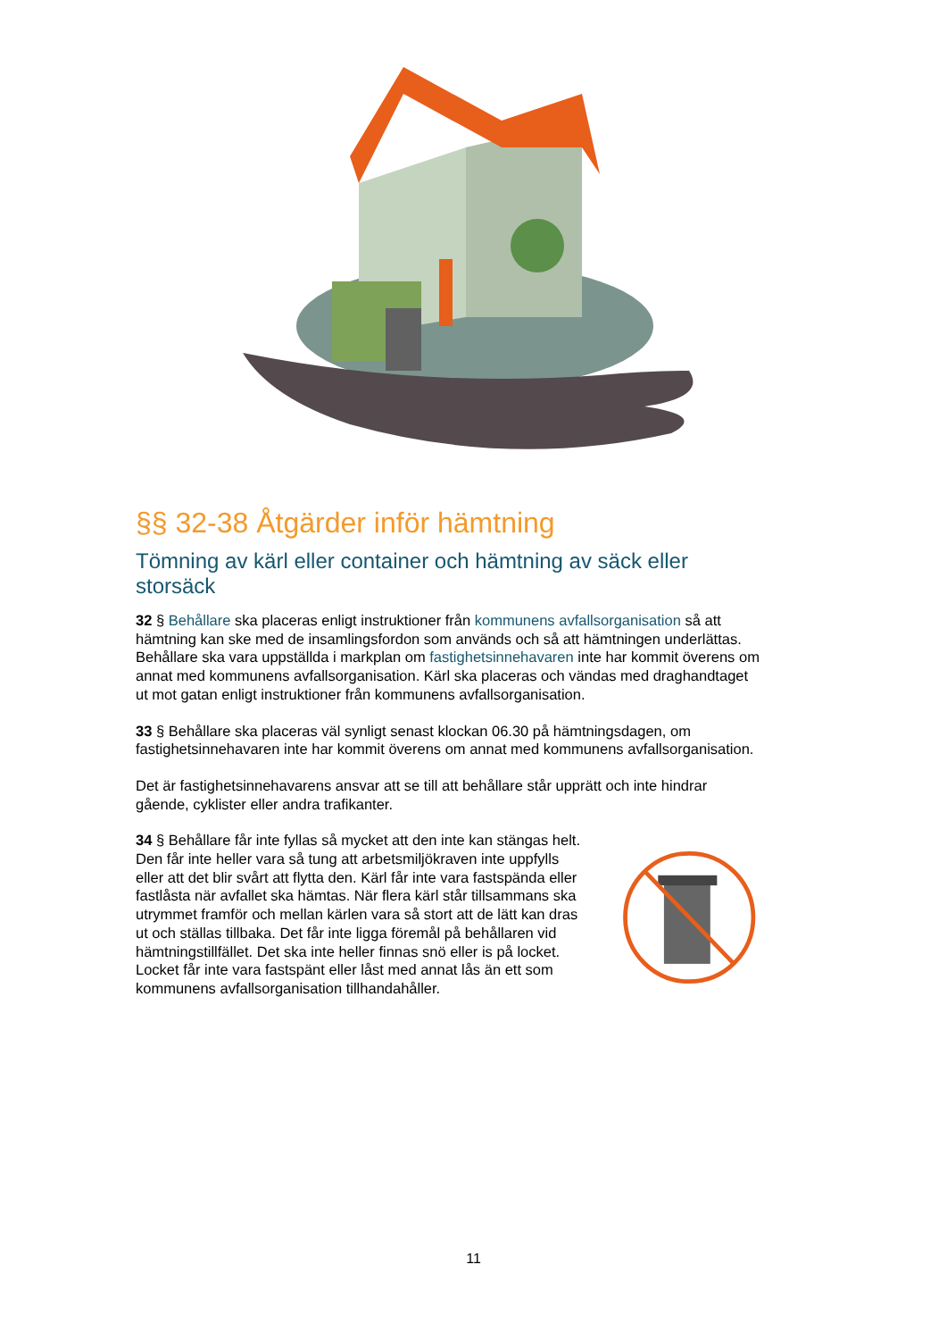§§ 32-38 Åtgärder inför hämtning
Tömning av kärl eller container och hämtning av säck eller storsäck
32 § Behållare ska placeras enligt instruktioner från kommunens avfallsorganisation så att hämtning kan ske med de insamlingsfordon som används och så att hämtningen underlättas. Behållare ska vara uppställda i markplan om fastighetsinnehavaren inte har kommit överens om annat med kommunens avfallsorganisation. Kärl ska placeras och vändas med draghandtaget ut mot gatan enligt instruktioner från kommunens avfallsorganisation.
33 § Behållare ska placeras väl synligt senast klockan 06.30 på hämtningsdagen, om fastighetsinnehavaren inte har kommit överens om annat med kommunens avfallsorganisation.
Det är fastighetsinnehavarens ansvar att se till att behållare står upprätt och inte hindrar gående, cyklister eller andra trafikanter.
34 § Behållare får inte fyllas så mycket att den inte kan stängas helt. Den får inte heller vara så tung att arbetsmiljökraven inte uppfylls eller att det blir svårt att flytta den. Kärl får inte vara fastspända eller fastlåsta när avfallet ska hämtas. När flera kärl står tillsammans ska utrymmet framför och mellan kärlen vara så stort att de lätt kan dras ut och ställas tillbaka. Det får inte ligga föremål på behållaren vid hämtningstillfället. Det ska inte heller finnas snö eller is på locket. Locket får inte vara fastspänt eller låst med annat lås än ett som kommunens avfallsorganisation tillhandahåller.
11